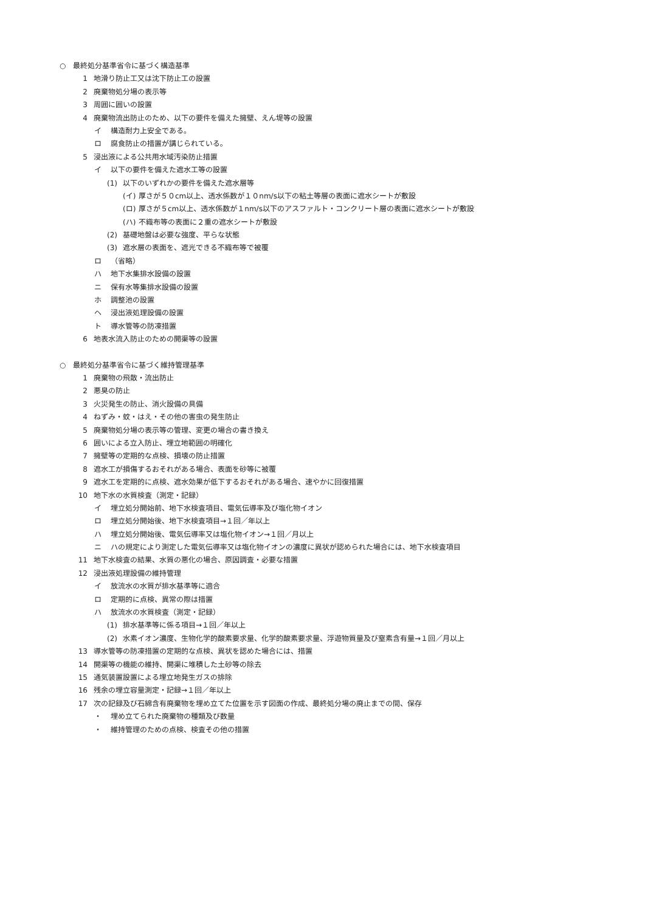○ 最終処分基準省令に基づく構造基準
1 地滑り防止工又は沈下防止工の設置
2 廃棄物処分場の表示等
3 周囲に囲いの設置
4 廃棄物流出防止のため、以下の要件を備えた擁壁、えん堤等の設置
イ 構造耐力上安全である。
ロ 腐食防止の措置が講じられている。
5 浸出液による公共用水域汚染防止措置
イ 以下の要件を備えた遮水工等の設置
(1) 以下のいずれかの要件を備えた遮水層等
(イ) 厚さが５０cm以上、透水係数が１０nm/s以下の粘土等層の表面に遮水シートが敷設
(ロ) 厚さが５cm以上、透水係数が１nm/s以下のアスファルト・コンクリート層の表面に遮水シートが敷設
(ハ) 不織布等の表面に２重の遮水シートが敷設
(2) 基礎地盤は必要な強度、平らな状態
(3) 遮水層の表面を、遮光できる不織布等で被覆
ロ （省略）
ハ 地下水集排水設備の設置
ニ 保有水等集排水設備の設置
ホ 調整池の設置
ヘ 浸出液処理設備の設置
ト 導水管等の防凍措置
6 地表水流入防止のための開渠等の設置
○ 最終処分基準省令に基づく維持管理基準
1 廃棄物の飛散・流出防止
2 悪臭の防止
3 火災発生の防止、消火設備の具備
4 ねずみ・蚊・はえ・その他の害虫の発生防止
5 廃棄物処分場の表示等の管理、変更の場合の書き換え
6 囲いによる立入防止、埋立地範囲の明確化
7 擁壁等の定期的な点検、損壊の防止措置
8 遮水工が損傷するおそれがある場合、表面を砂等に被覆
9 遮水工を定期的に点検、遮水効果が低下するおそれがある場合、速やかに回復措置
10 地下水の水質検査（測定・記録）
イ 埋立処分開始前、地下水検査項目、電気伝導率及び塩化物イオン
ロ 埋立処分開始後、地下水検査項目→１回／年以上
ハ 埋立処分開始後、電気伝導率又は塩化物イオン→１回／月以上
ニ ハの規定により測定した電気伝導率又は塩化物イオンの濃度に異状が認められた場合には、地下水検査項目
11 地下水検査の結果、水質の悪化の場合、原因調査・必要な措置
12 浸出液処理設備の維持管理
イ 放流水の水質が排水基準等に適合
ロ 定期的に点検、異常の際は措置
ハ 放流水の水質検査（測定・記録）
(1) 排水基準等に係る項目→１回／年以上
(2) 水素イオン濃度、生物化学的酸素要求量、化学的酸素要求量、浮遊物質量及び窒素含有量→１回／月以上
13 導水管等の防凍措置の定期的な点検、異状を認めた場合には、措置
14 開渠等の機能の維持、開渠に堆積した土砂等の除去
15 通気装置設置による埋立地発生ガスの排除
16 残余の埋立容量測定・記録→１回／年以上
17 次の記録及び石綿含有廃棄物を埋め立てた位置を示す図面の作成、最終処分場の廃止までの間、保存
・ 埋め立てられた廃棄物の種類及び数量
・ 維持管理のための点検、検査その他の措置